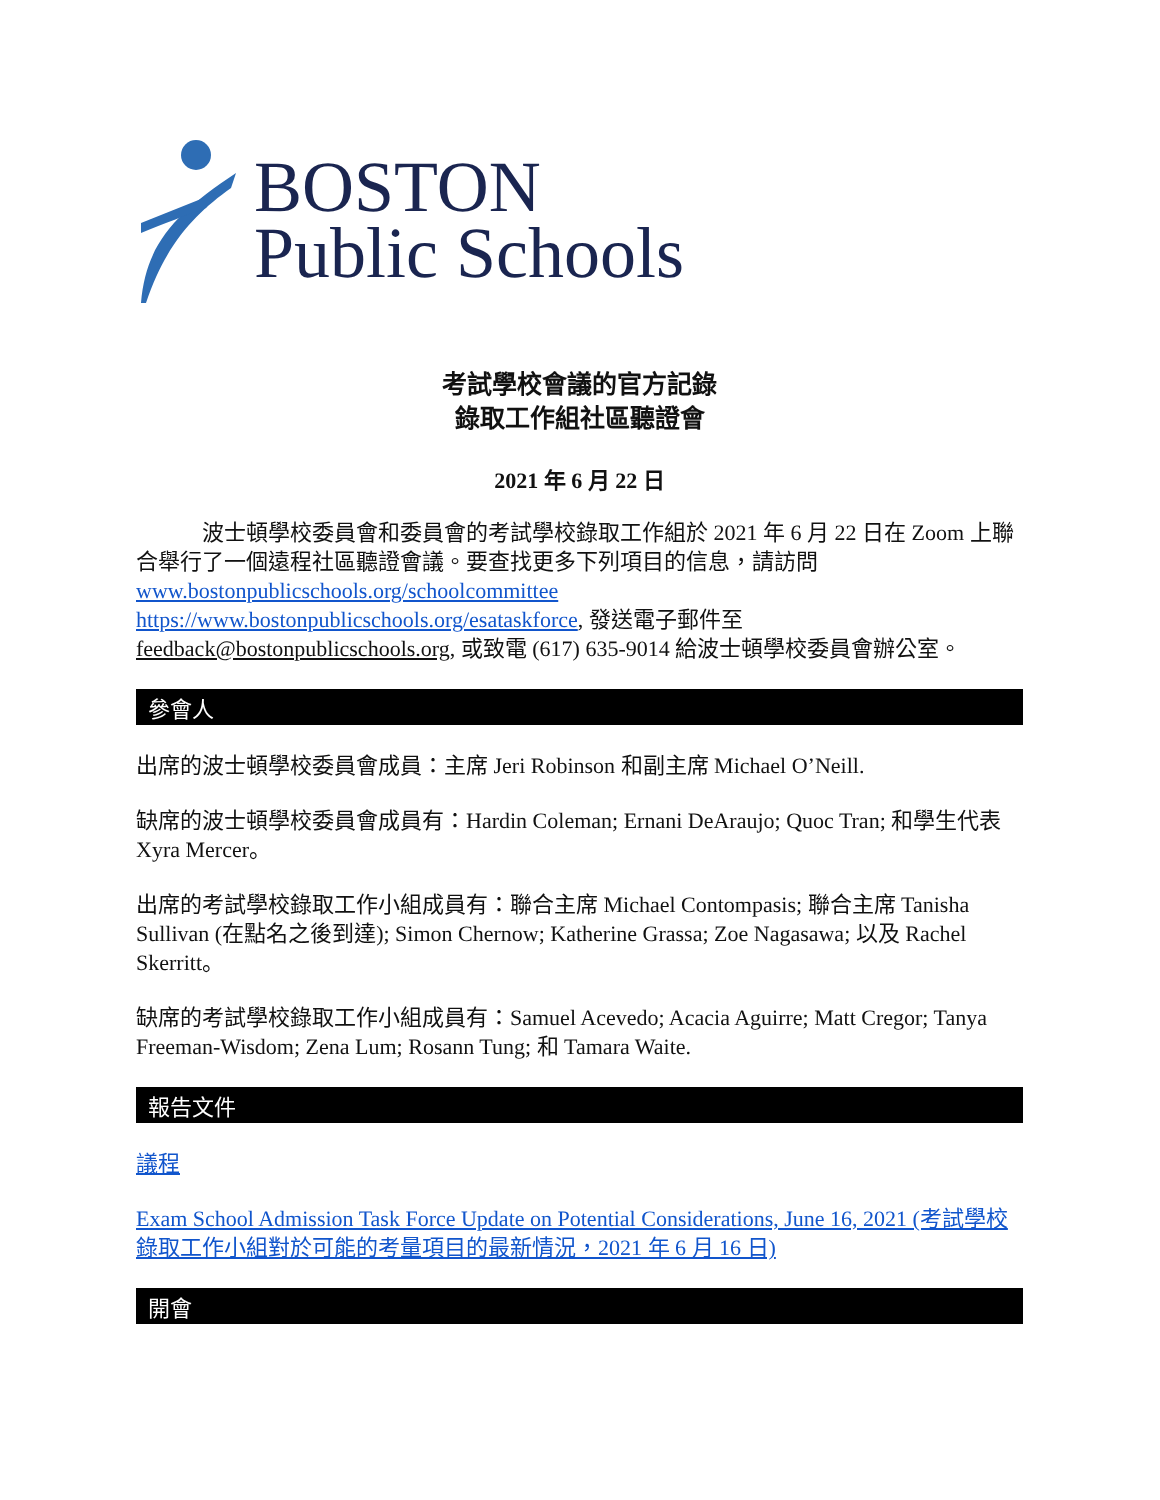BOSTON
Public Schools
考試學校會議的官方記錄
錄取工作組社區聽證會
2021 年 6 月 22 日
   波士頓學校委員會和委員會的考試學校錄取工作組於 2021 年 6 月 22 日在 Zoom 上聯合舉行了一個遠程社區聽證會議。要查找更多下列項目的信息，請訪問 www.bostonpublicschools.org/schoolcommittee
https://www.bostonpublicschools.org/esataskforce, 發送電子郵件至 feedback@bostonpublicschools.org, 或致電 (617) 635-9014 給波士頓學校委員會辦公室。
參會人
出席的波士頓學校委員會成員：主席 Jeri Robinson 和副主席 Michael O’Neill.
缺席的波士頓學校委員會成員有：Hardin Coleman; Ernani DeAraujo; Quoc Tran; 和學生代表 Xyra Mercer。
出席的考試學校錄取工作小組成員有：聯合主席 Michael Contompasis; 聯合主席 Tanisha Sullivan (在點名之後到達); Simon Chernow; Katherine Grassa; Zoe Nagasawa; 以及 Rachel Skerritt。
缺席的考試學校錄取工作小組成員有：Samuel Acevedo; Acacia Aguirre; Matt Cregor; Tanya Freeman-Wisdom; Zena Lum; Rosann Tung; 和 Tamara Waite.
報告文件
議程
Exam School Admission Task Force Update on Potential Considerations, June 16, 2021 (考試學校錄取工作小組對於可能的考量項目的最新情況，2021 年 6 月 16 日)
開會